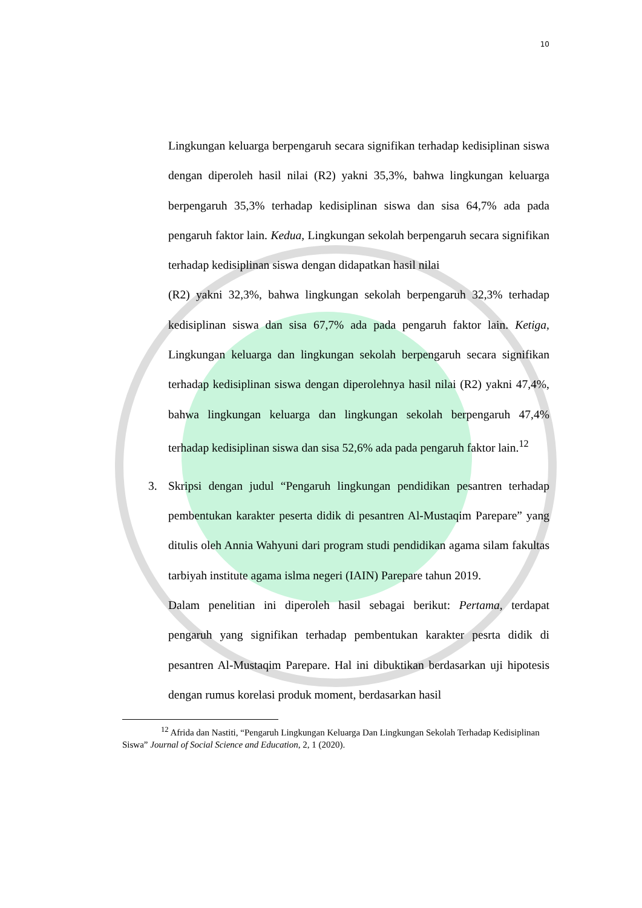10
Lingkungan keluarga berpengaruh secara signifikan terhadap kedisiplinan siswa dengan diperoleh hasil nilai (R2) yakni 35,3%, bahwa lingkungan keluarga berpengaruh 35,3% terhadap kedisiplinan siswa dan sisa 64,7% ada pada pengaruh faktor lain. Kedua, Lingkungan sekolah berpengaruh secara signifikan terhadap kedisiplinan siswa dengan didapatkan hasil nilai
(R2) yakni 32,3%, bahwa lingkungan sekolah berpengaruh 32,3% terhadap kedisiplinan siswa dan sisa 67,7% ada pada pengaruh faktor lain. Ketiga, Lingkungan keluarga dan lingkungan sekolah berpengaruh secara signifikan terhadap kedisiplinan siswa dengan diperolehnya hasil nilai (R2) yakni 47,4%, bahwa lingkungan keluarga dan lingkungan sekolah berpengaruh 47,4% terhadap kedisiplinan siswa dan sisa 52,6% ada pada pengaruh faktor lain.<sup>12</sup>
3. Skripsi dengan judul “Pengaruh lingkungan pendidikan pesantren terhadap pembentukan karakter peserta didik di pesantren Al-Mustaqim Parepare” yang ditulis oleh Annia Wahyuni dari program studi pendidikan agama silam fakultas tarbiyah institute agama islma negeri (IAIN) Parepare tahun 2019.
Dalam penelitian ini diperoleh hasil sebagai berikut: Pertama, terdapat pengaruh yang signifikan terhadap pembentukan karakter pesrta didik di pesantren Al-Mustaqim Parepare. Hal ini dibuktikan berdasarkan uji hipotesis dengan rumus korelasi produk moment, berdasarkan hasil
<sup>12</sup> Afrida dan Nastiti, “Pengaruh Lingkungan Keluarga Dan Lingkungan Sekolah Terhadap Kedisiplinan Siswa” Journal of Social Science and Education, 2, 1 (2020).